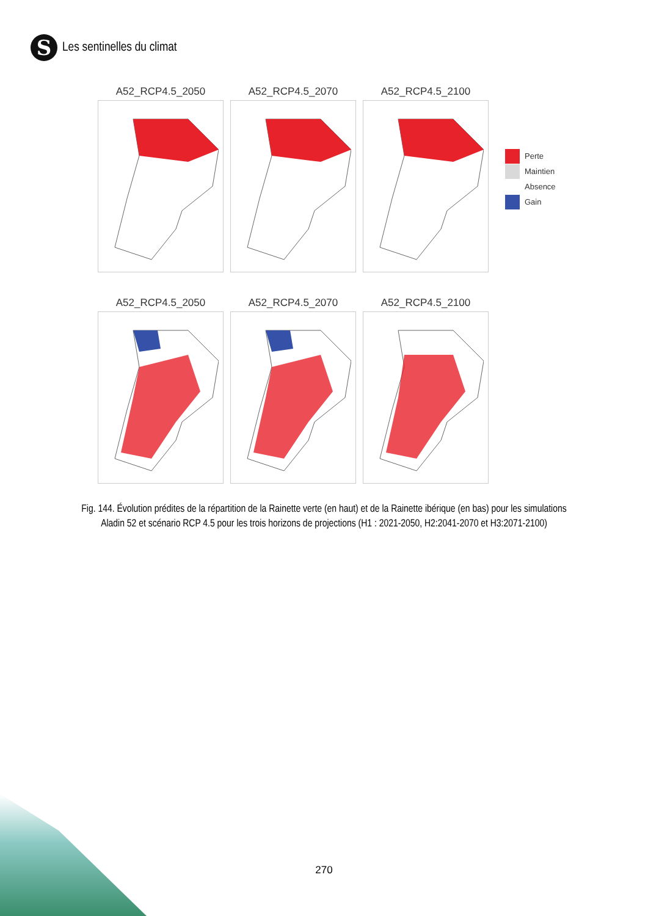S
Les sentinelles du climat
A52_RCP4.5_2050 A52_RCP4.5_2070 A52_RCP4.5_2100
Perte
Maintien
Absence
Gain
A52_RCP4.5_2050 A52_RCP4.5_2070 A52_RCP4.5_2100
Fig. 144. Évolution prédites de la répartition de la Rainette verte (en haut) et de la Rainette ibérique (en bas) pour les simulations Aladin 52 et scénario RCP 4.5 pour les trois horizons de projections (H1 : 2021-2050, H2:2041-2070 et H3:2071-2100)
270